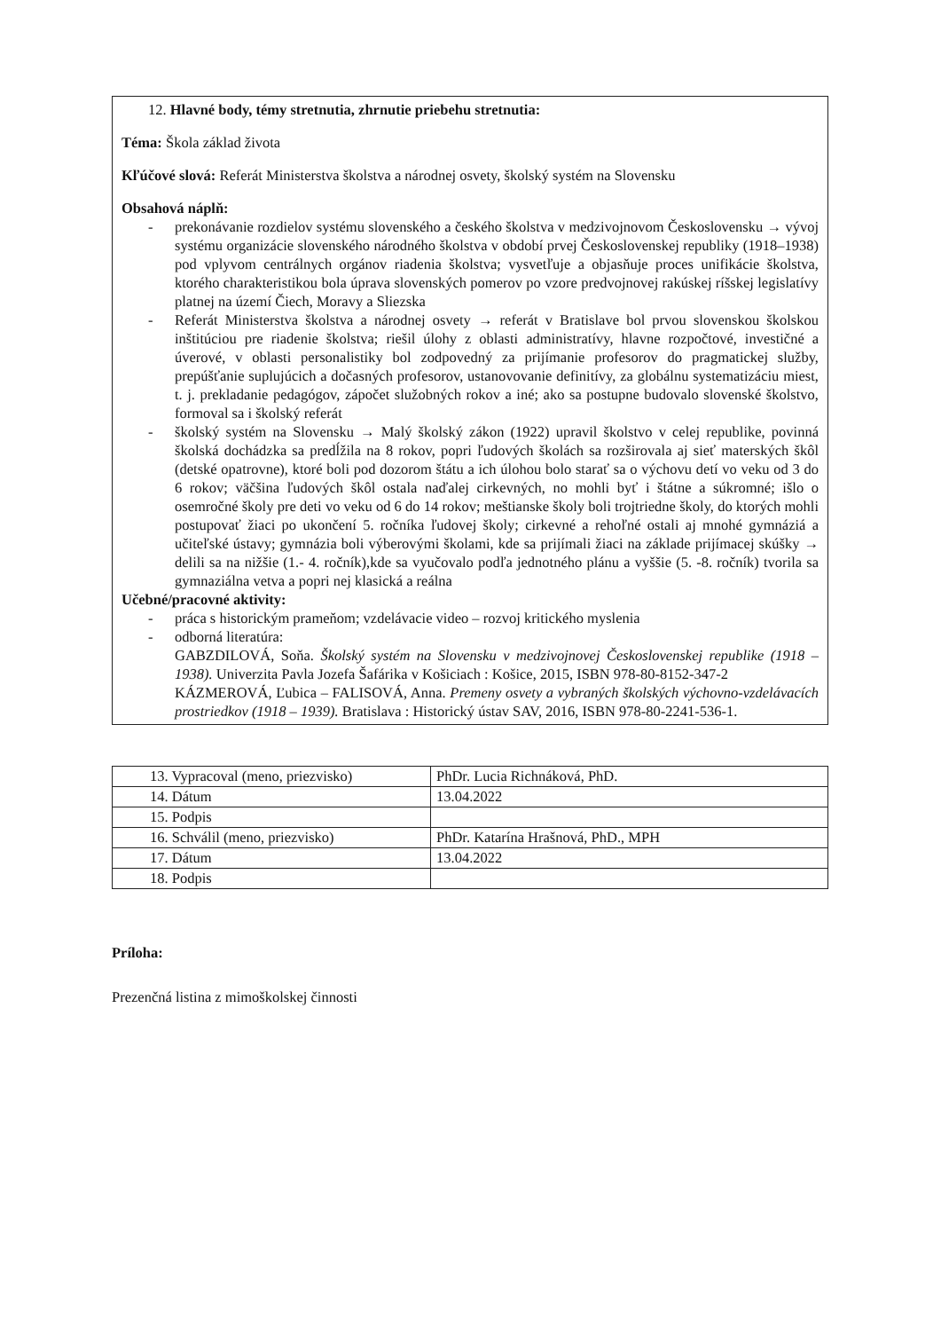12. Hlavné body, témy stretnutia, zhrnutie priebehu stretnutia:
Téma: Škola základ života
Kľúčové slová: Referát Ministerstva školstva a národnej osvety, školský systém na Slovensku
Obsahová náplň:
- prekonávanie rozdielov systému slovenského a českého školstva v medzivojnovom Československu → vývoj systému organizácie slovenského národného školstva v období prvej Československej republiky (1918–1938) pod vplyvom centrálnych orgánov riadenia školstva; vysvetľuje a objasňuje proces unifikácie školstva, ktorého charakteristikou bola úprava slovenských pomerov po vzore predvojnovej rakúskej ríšskej legislatívy platnej na území Čiech, Moravy a Sliezska
- Referát Ministerstva školstva a národnej osvety → referát v Bratislave bol prvou slovenskou školskou inštitúciou pre riadenie školstva; riešil úlohy z oblasti administratívy, hlavne rozpočtové, investičné a úverové, v oblasti personalistiky bol zodpovedný za prijímanie profesorov do pragmatickej služby, prepúšťanie suplujúcich a dočasných profesorov, ustanovovanie definitívy, za globálnu systematizáciu miest, t. j. prekladanie pedagógov, zápočet služobných rokov a iné; ako sa postupne budovalo slovenské školstvo, formoval sa i školský referát
- školský systém na Slovensku → Malý školský zákon (1922) upravil školstvo v celej republike, povinná školská dochádzka sa predĺžila na 8 rokov, popri ľudových školách sa rozširovala aj sieť materských škôl (detské opatrovne), ktoré boli pod dozorom štátu a ich úlohou bolo starať sa o výchovu detí vo veku od 3 do 6 rokov; väčšina ľudových škôl ostala naďalej cirkevných, no mohli byť i štátne a súkromné; išlo o osemročné školy pre deti vo veku od 6 do 14 rokov; meštianske školy boli trojtriedne školy, do ktorých mohli postupovať žiaci po ukončení 5. ročníka ľudovej školy; cirkevné a rehoľné ostali aj mnohé gymnáziá a učiteľské ústavy; gymnázia boli výberovými školami, kde sa prijímali žiaci na základe prijímacej skúšky → delili sa na nižšie (1.- 4. ročník),kde sa vyučovalo podľa jednotného plánu a vyššie (5. -8. ročník) tvorila sa gymnaziálna vetva a popri nej klasická a reálna
Učebné/pracovné aktivity:
- práca s historickým prameňom; vzdelávacie video – rozvoj kritického myslenia
- odborná literatúra:
GABZDILOVÁ, Soňa. Školský systém na Slovensku v medzivojnovej Československej republike (1918 – 1938). Univerzita Pavla Jozefa Šafárika v Košiciach : Košice, 2015, ISBN 978-80-8152-347-2
KÁZMEROVÁ, Ľubica – FALISOVÁ, Anna. Premeny osvety a vybraných školských výchovno-vzdelávacích prostriedkov (1918 – 1939). Bratislava : Historický ústav SAV, 2016, ISBN 978-80-2241-536-1.
| 13. Vypracoval (meno, priezvisko) | PhDr. Lucia Richnáková, PhD. |
| 14. Dátum | 13.04.2022 |
| 15. Podpis | |
| 16. Schválil (meno, priezvisko) | PhDr. Katarína Hrašnová, PhD., MPH |
| 17. Dátum | 13.04.2022 |
| 18. Podpis | |
Príloha:
Prezenčná listina z mimoškolskej činnosti